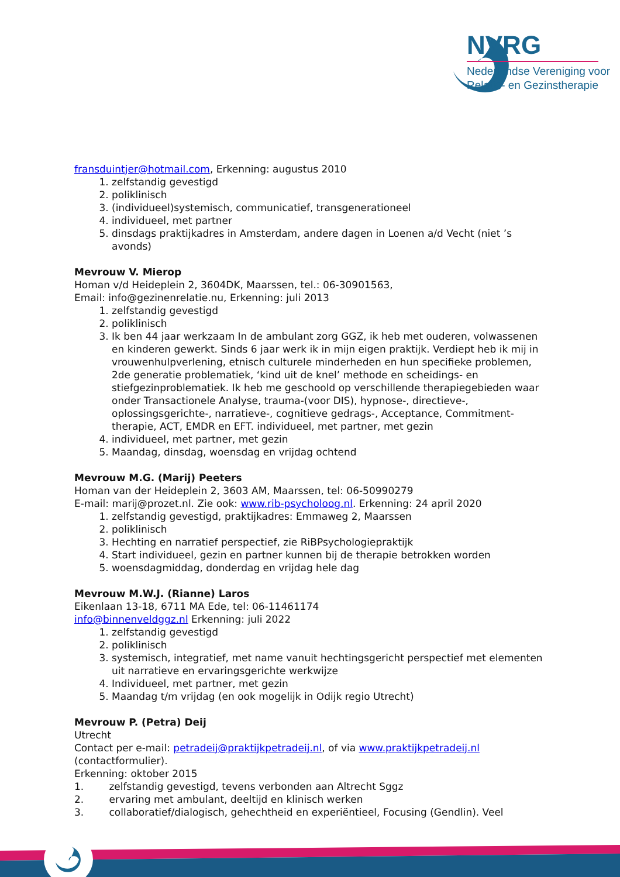NVRG
Nederlandse Vereniging voor
Relatie- en Gezinstherapie
fransduintjer@hotmail.com, Erkenning: augustus 2010
1. zelfstandig gevestigd
2. poliklinisch
3. (individueel)systemisch, communicatief, transgenerationeel
4. individueel, met partner
5. dinsdags praktijkadres in Amsterdam, andere dagen in Loenen a/d Vecht (niet ’s avonds)
Mevrouw V. Mierop
Homan v/d Heideplein 2, 3604DK, Maarssen, tel.: 06-30901563,
Email: info@gezinenrelatie.nu, Erkenning: juli 2013
1. zelfstandig gevestigd
2. poliklinisch
3. Ik ben 44 jaar werkzaam In de ambulant zorg GGZ, ik heb met ouderen, volwassenen en kinderen gewerkt. Sinds 6 jaar werk ik in mijn eigen praktijk. Verdiept heb ik mij in vrouwenhulpverlening, etnisch culturele minderheden en hun specifieke problemen, 2de generatie problematiek, ‘kind uit de knel’ methode en scheidings- en stiefgezinproblematiek. Ik heb me geschoold op verschillende therapiegebieden waar onder Transactionele Analyse, trauma-(voor DIS), hypnose-, directieve-, oplossingsgerichte-, narratieve-, cognitieve gedrags-, Acceptance, Commitment-therapie, ACT, EMDR en EFT. individueel, met partner, met gezin
4. individueel, met partner, met gezin
5. Maandag, dinsdag, woensdag en vrijdag ochtend
Mevrouw M.G. (Marij) Peeters
Homan van der Heideplein 2, 3603 AM, Maarssen, tel: 06-50990279
E-mail: marij@prozet.nl. Zie ook: www.rib-psycholoog.nl. Erkenning: 24 april 2020
1. zelfstandig gevestigd, praktijkadres: Emmaweg 2, Maarssen
2. poliklinisch
3. Hechting en narratief perspectief, zie RiBPsychologiepraktijk
4. Start individueel, gezin en partner kunnen bij de therapie betrokken worden
5. woensdagmiddag, donderdag en vrijdag hele dag
Mevrouw M.W.J. (Rianne) Laros
Eikenlaan 13-18, 6711 MA Ede, tel: 06-11461174
info@binnenveldggz.nl Erkenning: juli 2022
1. zelfstandig gevestigd
2. poliklinisch
3. systemisch, integratief, met name vanuit hechtingsgericht perspectief met elementen uit narratieve en ervaringsgerichte werkwijze
4. Individueel, met partner, met gezin
5. Maandag t/m vrijdag (en ook mogelijk in Odijk regio Utrecht)
Mevrouw P. (Petra) Deij
Utrecht
Contact per e-mail: petradeij@praktijkpetradeij.nl, of via www.praktijkpetradeij.nl
(contactformulier).
Erkenning: oktober 2015
1. zelfstandig gevestigd, tevens verbonden aan Altrecht Sggz
2. ervaring met ambulant, deeltijd en klinisch werken
3. collaboratief/dialogisch, gehechtheid en experiëntieel, Focusing (Gendlin). Veel